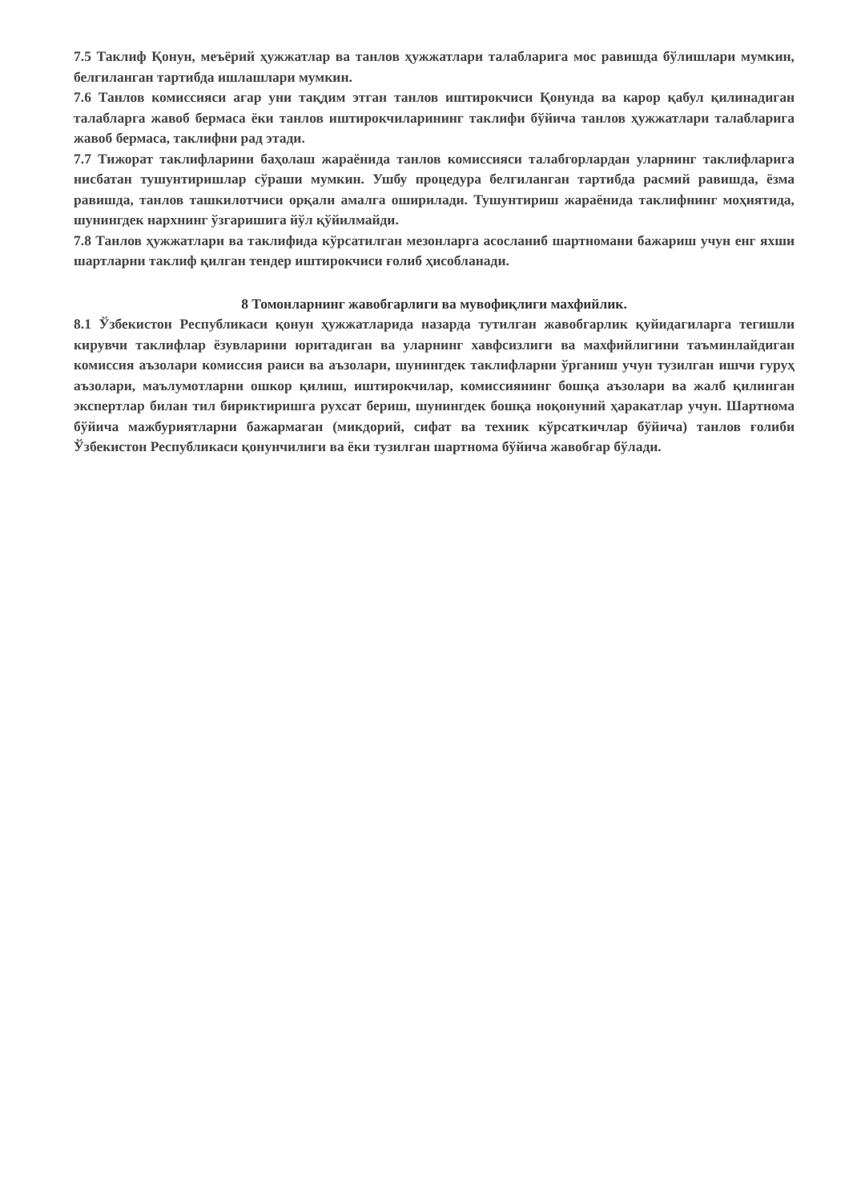7.5 Таклиф Қонун, меъёрий ҳужжатлар ва танлов ҳужжатлари талабларига мос равишда бўлишлари мумкин, белгиланган тартибда ишлашлари мумкин.
7.6 Танлов комиссияси агар уни тақдим этган танлов иштирокчиси Қонунда ва карор қабул қилинадиган талабларга жавоб бермаса ёки танлов иштирокчиларининг таклифи бўйича танлов ҳужжатлари талабларига жавоб бермаса, таклифни рад этади.
7.7 Тижорат таклифларини баҳолаш жараёнида танлов комиссияси талабгорлардан уларнинг таклифларига нисбатан тушунтиришлар сўраши мумкин. Ушбу процедура белгиланган тартибда расмий равишда, ёзма равишда, танлов ташкилотчиси орқали амалга оширилади. Тушунтириш жараёнида таклифнинг моҳиятида, шунингдек нархнинг ўзгаришига йўл қўйилмайди.
7.8 Танлов ҳужжатлари ва таклифида кўрсатилган мезонларга асосланиб шартномани бажариш учун енг яхши шартларни таклиф қилган тендер иштирокчиси ғолиб ҳисобланади.
8 Томонларнинг жавобгарлиги ва мувофиқлиги махфийлик.
8.1 Ўзбекистон Республикаси қонун ҳужжатларида назарда тутилган жавобгарлик қуйидагиларга тегишли кирувчи таклифлар ёзувларини юритадиган ва уларнинг хавфсизлиги ва махфийлигини таъминлайдиган комиссия аъзолари комиссия раиси ва аъзолари, шунингдек таклифларни ўрганиш учун тузилган ишчи гуруҳ аъзолари, маълумотларни ошкор қилиш, иштирокчилар, комиссиянинг бошқа аъзолари ва жалб қилинган экспертлар билан тил бириктиришга рухсат бериш, шунингдек бошқа ноқонуний ҳаракатлар учун. Шартнома бўйича мажбуриятларни бажармаган (микдорий, сифат ва техник кўрсаткичлар бўйича) танлов ғолиби Ўзбекистон Республикаси қонунчилиги ва ёки тузилган шартнома бўйича жавобгар бўлади.